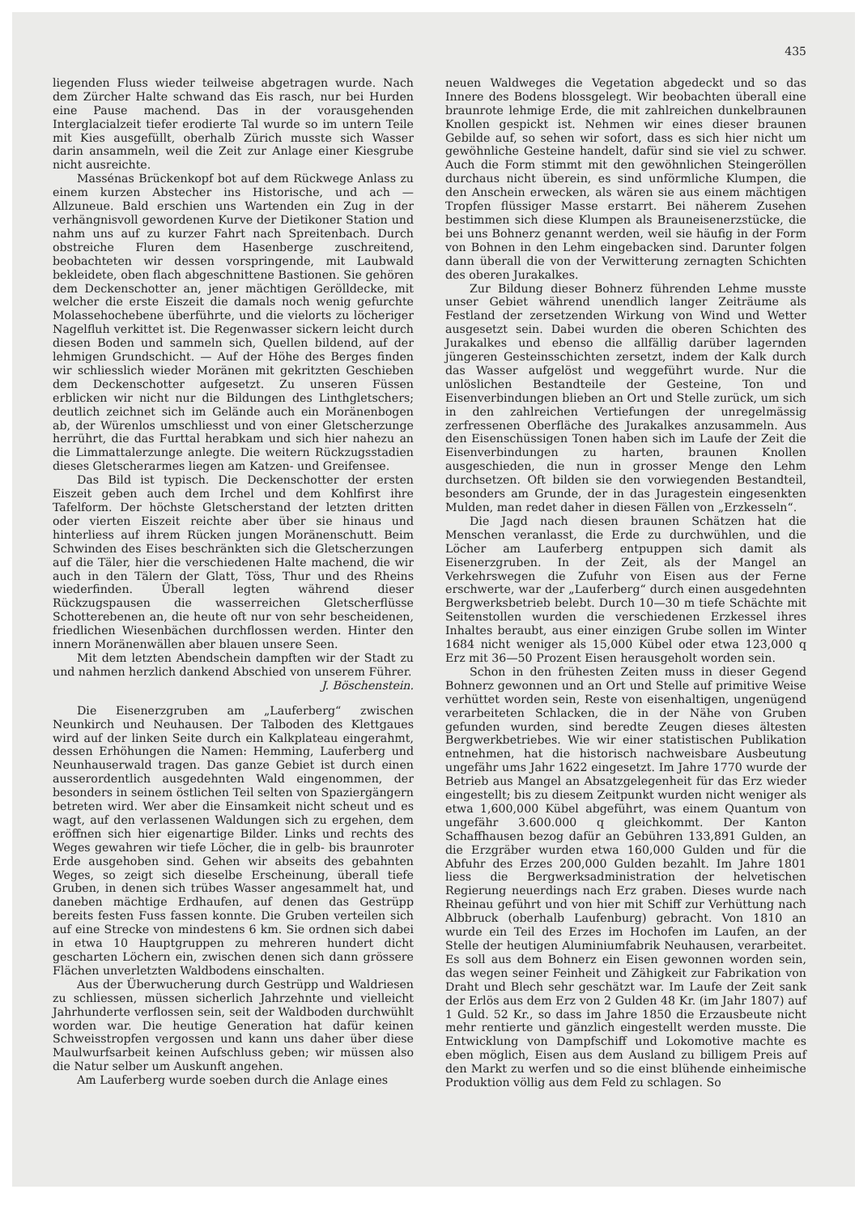435
liegenden Fluss wieder teilweise abgetragen wurde. Nach dem Zürcher Halte schwand das Eis rasch, nur bei Hurden eine Pause machend. Das in der vorausgehenden Interglacialzeit tiefer erodierte Tal wurde so im untern Teile mit Kies ausgefüllt, oberhalb Zürich musste sich Wasser darin ansammeln, weil die Zeit zur Anlage einer Kiesgrube nicht ausreichte.
Massénas Brückenkopf bot auf dem Rückwege Anlass zu einem kurzen Abstecher ins Historische, und ach — Allzuneue. Bald erschien uns Wartenden ein Zug in der verhängnisvoll gewordenen Kurve der Dietikoner Station und nahm uns auf zu kurzer Fahrt nach Spreitenbach. Durch obstreiche Fluren dem Hasenberge zuschreitend, beobachteten wir dessen vorspringende, mit Laubwald bekleidete, oben flach abgeschnittene Bastionen. Sie gehören dem Deckenschotter an, jener mächtigen Gerölldecke, mit welcher die erste Eiszeit die damals noch wenig gefurchte Molassehochebene überführte, und die vielorts zu löcheriger Nagelfluh verkittet ist. Die Regenwasser sickern leicht durch diesen Boden und sammeln sich, Quellen bildend, auf der lehmigen Grundschicht. — Auf der Höhe des Berges finden wir schliesslich wieder Moränen mit gekritzten Geschieben dem Deckenschotter aufgesetzt. Zu unseren Füssen erblicken wir nicht nur die Bildungen des Linthgletschers; deutlich zeichnet sich im Gelände auch ein Moränenbogen ab, der Würenlos umschliesst und von einer Gletscherzunge herrührt, die das Furttal herabkam und sich hier nahezu an die Limmattalerzunge anlegte. Die weitern Rückzugsstadien dieses Gletscherarmes liegen am Katzen- und Greifensee.
Das Bild ist typisch. Die Deckenschotter der ersten Eiszeit geben auch dem Irchel und dem Kohlfirst ihre Tafelform. Der höchste Gletscherstand der letzten dritten oder vierten Eiszeit reichte aber über sie hinaus und hinterliess auf ihrem Rücken jungen Moränenschutt. Beim Schwinden des Eises beschränkten sich die Gletscherzungen auf die Täler, hier die verschiedenen Halte machend, die wir auch in den Tälern der Glatt, Töss, Thur und des Rheins wiederfinden. Überall legten während dieser Rückzugspausen die wasserreichen Gletscherflüsse Schotterebenen an, die heute oft nur von sehr bescheidenen, friedlichen Wiesenbächen durchflossen werden. Hinter den innern Moränenwällen aber blauen unsere Seen.
Mit dem letzten Abendschein dampften wir der Stadt zu und nahmen herzlich dankend Abschied von unserem Führer.
J. Böschenstein.
Die Eisenerzgruben am „Lauferberg“ zwischen Neunkirch und Neuhausen. Der Talboden des Klettgaues wird auf der linken Seite durch ein Kalkplateau eingerahmt, dessen Erhöhungen die Namen: Hemming, Lauferberg und Neunhauserwald tragen. Das ganze Gebiet ist durch einen ausserordentlich ausgedehnten Wald eingenommen, der besonders in seinem östlichen Teil selten von Spaziergängern betreten wird. Wer aber die Einsamkeit nicht scheut und es wagt, auf den verlassenen Waldungen sich zu ergehen, dem eröffnen sich hier eigenartige Bilder. Links und rechts des Weges gewahren wir tiefe Löcher, die in gelb- bis braunroter Erde ausgehoben sind. Gehen wir abseits des gebahnten Weges, so zeigt sich dieselbe Erscheinung, überall tiefe Gruben, in denen sich trübes Wasser angesammelt hat, und daneben mächtige Erdhaufen, auf denen das Gestrüpp bereits festen Fuss fassen konnte. Die Gruben verteilen sich auf eine Strecke von mindestens 6 km. Sie ordnen sich dabei in etwa 10 Hauptgruppen zu mehreren hundert dicht gescharten Löchern ein, zwischen denen sich dann grössere Flächen unverletzten Waldbodens einschalten.
Aus der Überwucherung durch Gestrüpp und Waldriesen zu schliessen, müssen sicherlich Jahrzehnte und vielleicht Jahrhunderte verflossen sein, seit der Waldboden durchwühlt worden war. Die heutige Generation hat dafür keinen Schweisstropfen vergossen und kann uns daher über diese Maulwurfsarbeit keinen Aufschluss geben; wir müssen also die Natur selber um Auskunft angehen.
Am Lauferberg wurde soeben durch die Anlage eines
neuen Waldweges die Vegetation abgedeckt und so das Innere des Bodens blossgelegt. Wir beobachten überall eine braunrote lehmige Erde, die mit zahlreichen dunkelbraunen Knollen gespickt ist. Nehmen wir eines dieser braunen Gebilde auf, so sehen wir sofort, dass es sich hier nicht um gewöhnliche Gesteine handelt, dafür sind sie viel zu schwer. Auch die Form stimmt mit den gewöhnlichen Steingeröllen durchaus nicht überein, es sind unförmliche Klumpen, die den Anschein erwecken, als wären sie aus einem mächtigen Tropfen flüssiger Masse erstarrt. Bei näherem Zusehen bestimmen sich diese Klumpen als Brauneisenerzstücke, die bei uns Bohnerz genannt werden, weil sie häufig in der Form von Bohnen in den Lehm eingebacken sind. Darunter folgen dann überall die von der Verwitterung zernagten Schichten des oberen Jurakalkes.
Zur Bildung dieser Bohnerz führenden Lehme musste unser Gebiet während unendlich langer Zeiträume als Festland der zersetzenden Wirkung von Wind und Wetter ausgesetzt sein. Dabei wurden die oberen Schichten des Jurakalkes und ebenso die allfällig darüber lagernden jüngeren Gesteinsschichten zersetzt, indem der Kalk durch das Wasser aufgelöst und weggeführt wurde. Nur die unlöslichen Bestandteile der Gesteine, Ton und Eisenverbindungen blieben an Ort und Stelle zurück, um sich in den zahlreichen Vertiefungen der unregelmässig zerfressenen Oberfläche des Jurakalkes anzusammeln. Aus den Eisenschüssigen Tonen haben sich im Laufe der Zeit die Eisenverbindungen zu harten, braunen Knollen ausgeschieden, die nun in grosser Menge den Lehm durchsetzen. Oft bilden sie den vorwiegenden Bestandteil, besonders am Grunde, der in das Juragestein eingesenkten Mulden, man redet daher in diesen Fällen von „Erzkesseln“.
Die Jagd nach diesen braunen Schätzen hat die Menschen veranlasst, die Erde zu durchwühlen, und die Löcher am Lauferberg entpuppen sich damit als Eisenerzgruben. In der Zeit, als der Mangel an Verkehrswegen die Zufuhr von Eisen aus der Ferne erschwerte, war der „Lauferberg“ durch einen ausgedehnten Bergwerksbetrieb belebt. Durch 10—30 m tiefe Schächte mit Seitenstollen wurden die verschiedenen Erzkessel ihres Inhaltes beraubt, aus einer einzigen Grube sollen im Winter 1684 nicht weniger als 15,000 Kübel oder etwa 123,000 q Erz mit 36—50 Prozent Eisen herausgeholt worden sein.
Schon in den frühesten Zeiten muss in dieser Gegend Bohnerz gewonnen und an Ort und Stelle auf primitive Weise verhüttet worden sein, Reste von eisenhaltigen, ungenügend verarbeiteten Schlacken, die in der Nähe von Gruben gefunden wurden, sind beredte Zeugen dieses ältesten Bergwerkbetriebes. Wie wir einer statistischen Publikation entnehmen, hat die historisch nachweisbare Ausbeutung ungefähr ums Jahr 1622 eingesetzt. Im Jahre 1770 wurde der Betrieb aus Mangel an Absatzgelegenheit für das Erz wieder eingestellt; bis zu diesem Zeitpunkt wurden nicht weniger als etwa 1,600,000 Kübel abgeführt, was einem Quantum von ungefähr 3.600.000 q gleichkommt. Der Kanton Schaffhausen bezog dafür an Gebühren 133,891 Gulden, an die Erzgräber wurden etwa 160,000 Gulden und für die Abfuhr des Erzes 200,000 Gulden bezahlt. Im Jahre 1801 liess die Bergwerksadministration der helvetischen Regierung neuerdings nach Erz graben. Dieses wurde nach Rheinau geführt und von hier mit Schiff zur Verhüttung nach Albbruck (oberhalb Laufenburg) gebracht. Von 1810 an wurde ein Teil des Erzes im Hochofen im Laufen, an der Stelle der heutigen Aluminiumfabrik Neuhausen, verarbeitet. Es soll aus dem Bohnerz ein Eisen gewonnen worden sein, das wegen seiner Feinheit und Zähigkeit zur Fabrikation von Draht und Blech sehr geschätzt war. Im Laufe der Zeit sank der Erlös aus dem Erz von 2 Gulden 48 Kr. (im Jahr 1807) auf 1 Guld. 52 Kr., so dass im Jahre 1850 die Erzausbeute nicht mehr rentierte und gänzlich eingestellt werden musste. Die Entwicklung von Dampfschiff und Lokomotive machte es eben möglich, Eisen aus dem Ausland zu billigem Preis auf den Markt zu werfen und so die einst blühende einheimische Produktion völlig aus dem Feld zu schlagen. So